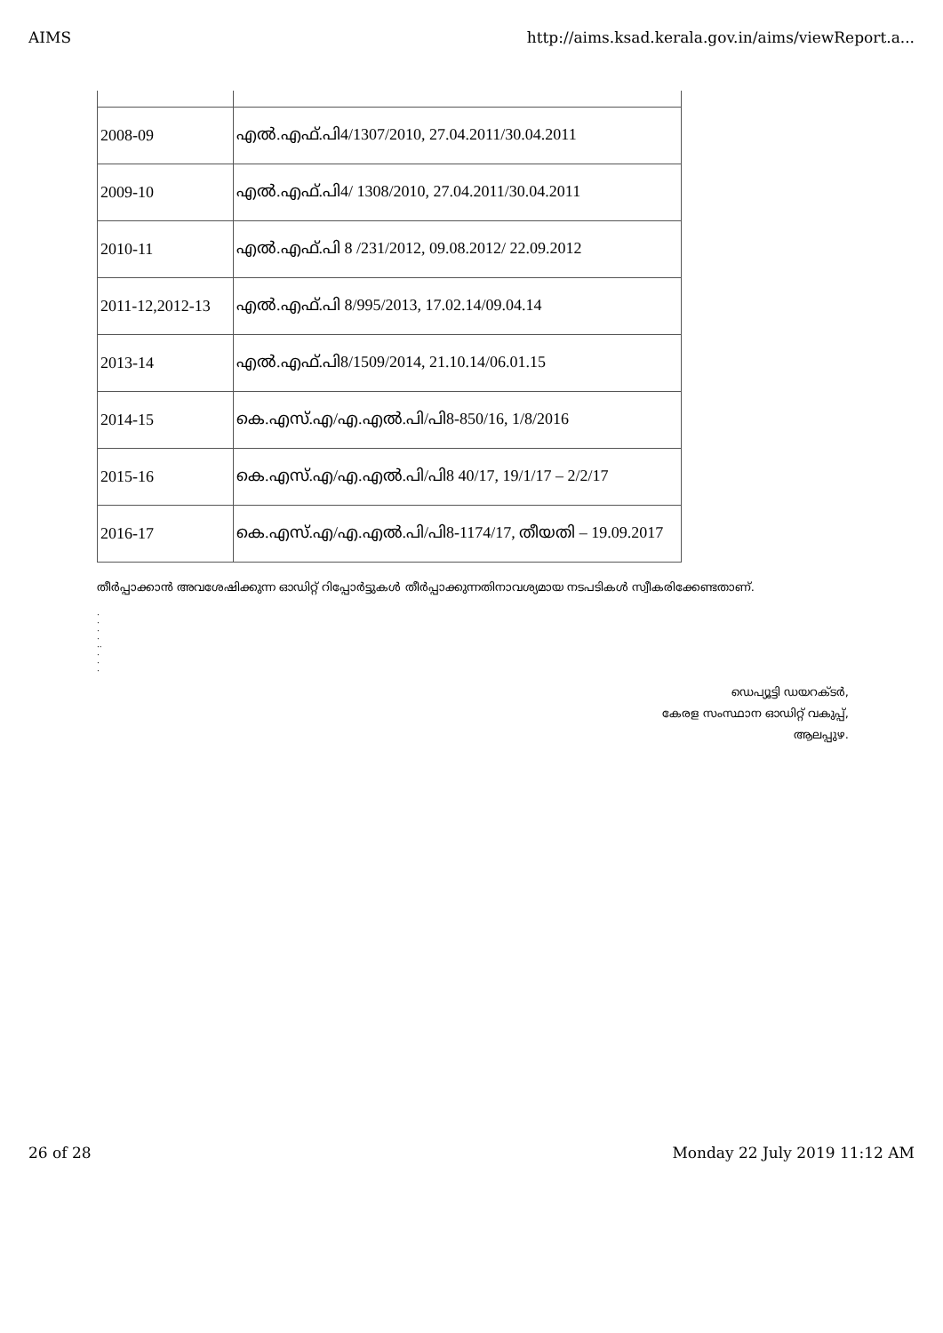AIMS http://aims.ksad.kerala.gov.in/aims/viewReport.a...
| 2008-09 | എൽ.എഫ്.പി4/1307/2010, 27.04.2011/30.04.2011 |
| 2009-10 | എൽ.എഫ്.പി4/ 1308/2010, 27.04.2011/30.04.2011 |
| 2010-11 | എൽ.എഫ്.പി 8 /231/2012, 09.08.2012/ 22.09.2012 |
| 2011-12,2012-13 | എൽ.എഫ്.പി 8/995/2013, 17.02.14/09.04.14 |
| 2013-14 | എൽ.എഫ്.പി8/1509/2014, 21.10.14/06.01.15 |
| 2014-15 | കെ.എസ്.എ/എ.എൽ.പി/പി8-850/16, 1/8/2016 |
| 2015-16 | കെ.എസ്.എ/എ.എൽ.പി/പി8 40/17, 19/1/17 – 2/2/17 |
| 2016-17 | കെ.എസ്.എ/എ.എൽ.പി/പി8-1174/17, തീയതി – 19.09.2017 |
തീർപ്പാക്കാൻ അവശേഷിക്കുന്ന ഓഡിറ്റ് റിപ്പോർട്ടുകൾ തീർപ്പാക്കുന്നതിനാവശ്യമായ നടപടികൾ സ്വീകരിക്കേണ്ടതാണ്.
.
.
.
.
..
.
.
.
ഡെപ്യൂട്ടി ഡയറക്ടർ,
കേരള സംസ്ഥാന ഓഡിറ്റ് വകുപ്പ്,
ആലപ്പുഴ.
26 of 28 Monday 22 July 2019 11:12 AM